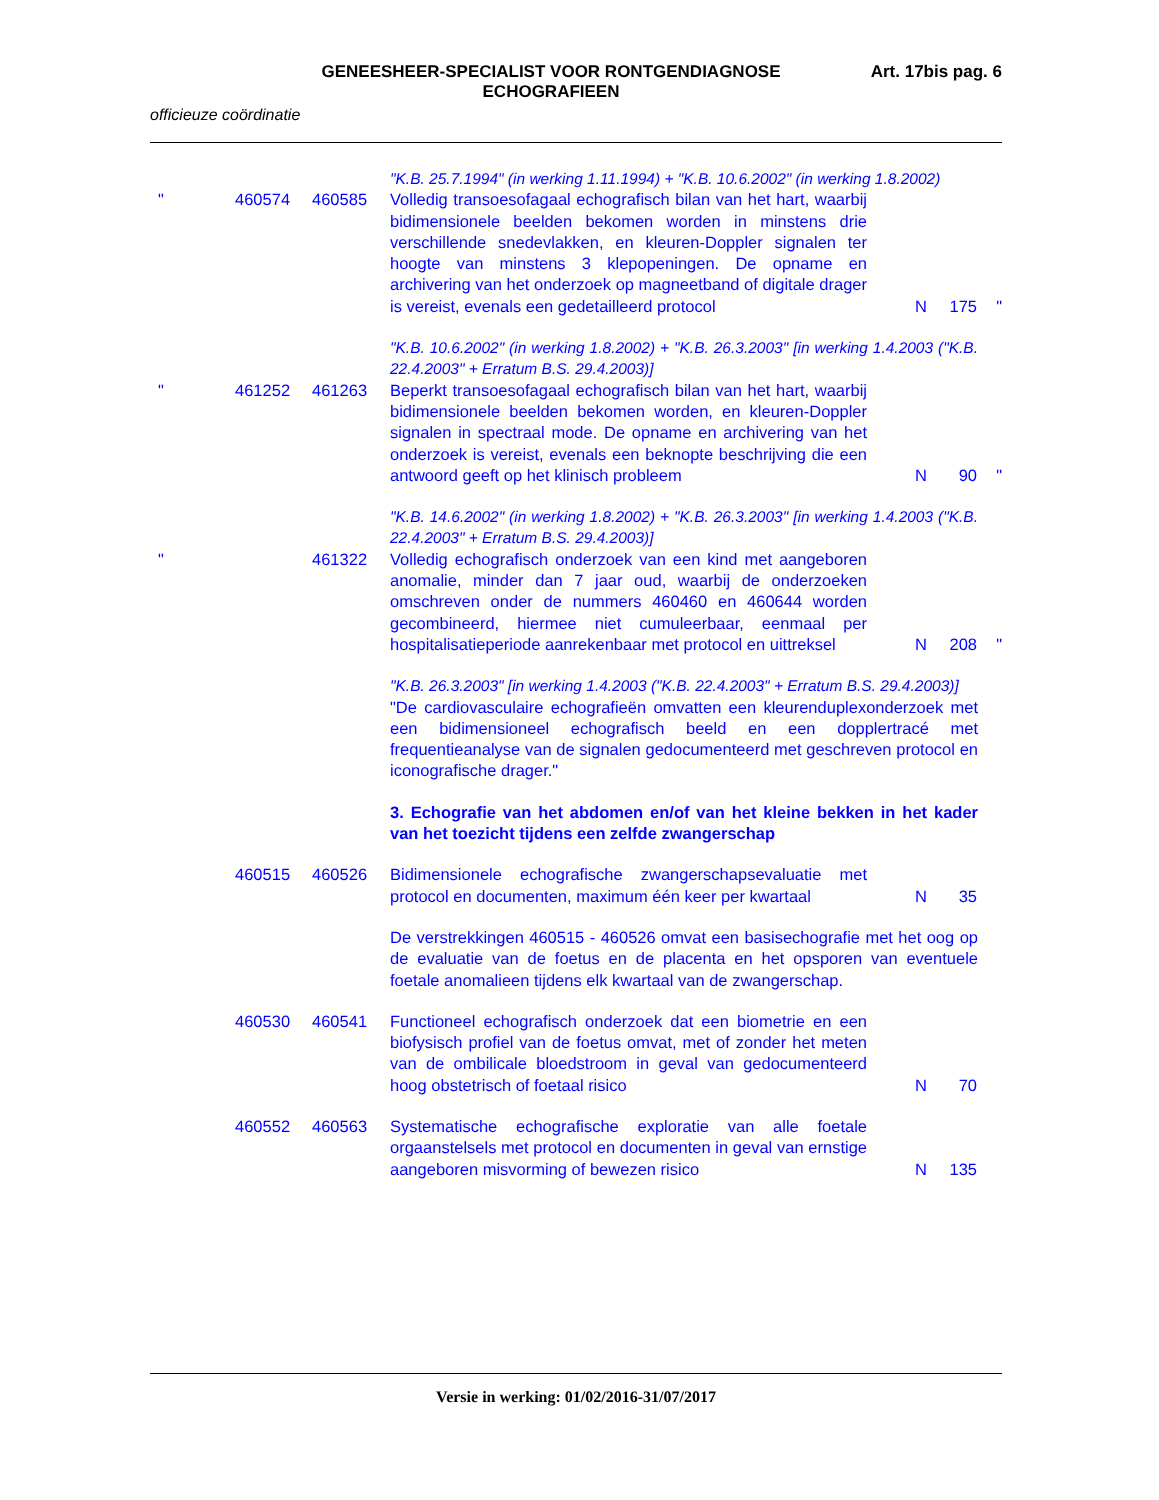GENEESHEER-SPECIALIST VOOR RONTGENDIAGNOSE
ECHOGRAFIEEN
Art. 17bis pag. 6
officieuze coördinatie
"K.B. 25.7.1994" (in werking 1.11.1994) + "K.B. 10.6.2002" (in werking 1.8.2002)
" 460574 460585 Volledig transoesofagaal echografisch bilan van het hart, waarbij bidimensionele beelden bekomen worden in minstens drie verschillende snedevlakken, en kleuren-Doppler signalen ter hoogte van minstens 3 klepopeningen. De opname en archivering van het onderzoek op magneetband of digitale drager is vereist, evenals een gedetailleerd protocol
N 175 "
"K.B. 10.6.2002" (in werking 1.8.2002) + "K.B. 26.3.2003" [in werking 1.4.2003 ("K.B. 22.4.2003" + Erratum B.S. 29.4.2003)]
" 461252 461263 Beperkt transoesofagaal echografisch bilan van het hart, waarbij bidimensionele beelden bekomen worden, en kleuren-Doppler signalen in spectraal mode. De opname en archivering van het onderzoek is vereist, evenals een beknopte beschrijving die een antwoord geeft op het klinisch probleem
N 90 "
"K.B. 14.6.2002" (in werking 1.8.2002) + "K.B. 26.3.2003" [in werking 1.4.2003 ("K.B. 22.4.2003" + Erratum B.S. 29.4.2003)]
" 461322 Volledig echografisch onderzoek van een kind met aangeboren anomalie, minder dan 7 jaar oud, waarbij de onderzoeken omschreven onder de nummers 460460 en 460644 worden gecombineerd, hiermee niet cumuleerbaar, eenmaal per hospitalisatieperiode aanrekenbaar met protocol en uittreksel
N 208 "
"K.B. 26.3.2003" [in werking 1.4.2003 ("K.B. 22.4.2003" + Erratum B.S. 29.4.2003)]
"De cardiovasculaire echografieën omvatten een kleurenduplexonderzoek met een bidimensioneel echografisch beeld en een dopplertracé met frequentieanalyse van de signalen gedocumenteerd met geschreven protocol en iconografische drager."
3. Echografie van het abdomen en/of van het kleine bekken in het kader van het toezicht tijdens een zelfde zwangerschap
460515 460526 Bidimensionele echografische zwangerschapsevaluatie met protocol en documenten, maximum één keer per kwartaal
N 35
De verstrekkingen 460515 - 460526 omvat een basisechografie met het oog op de evaluatie van de foetus en de placenta en het opsporen van eventuele foetale anomalieen tijdens elk kwartaal van de zwangerschap.
460530 460541 Functioneel echografisch onderzoek dat een biometrie en een biofysisch profiel van de foetus omvat, met of zonder het meten van de ombilicale bloedstroom in geval van gedocumenteerd hoog obstetrisch of foetaal risico
N 70
460552 460563 Systematische echografische exploratie van alle foetale orgaanstelsels met protocol en documenten in geval van ernstige aangeboren misvorming of bewezen risico
N 135
Versie in werking: 01/02/2016-31/07/2017